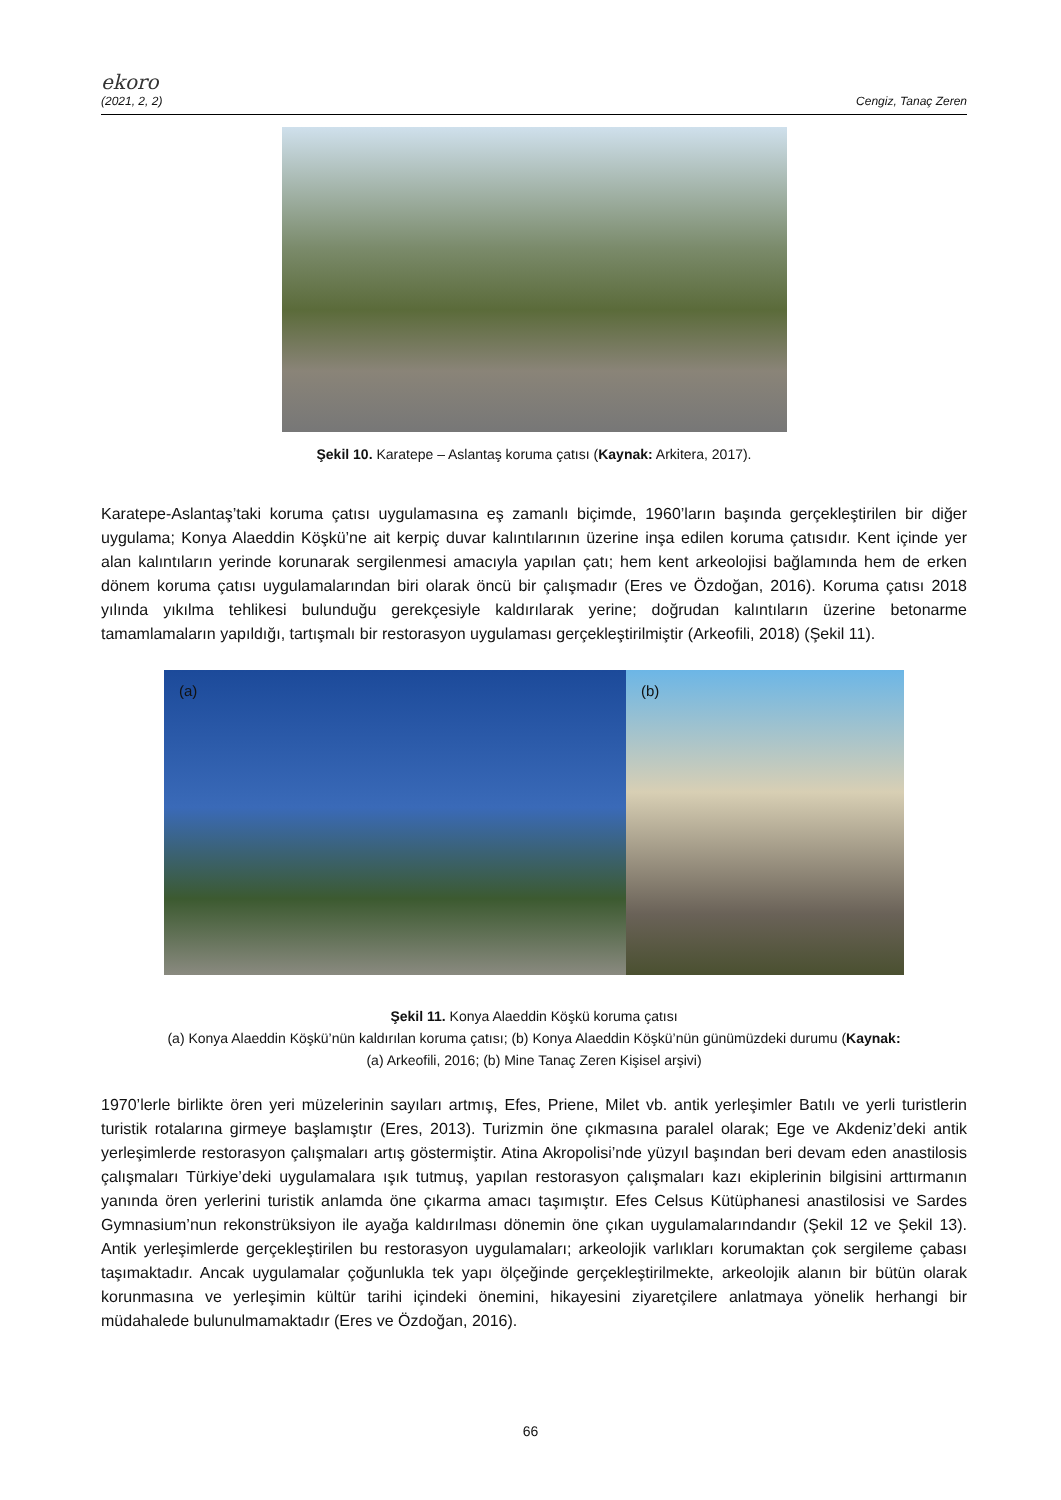ekoro
(2021, 2, 2) Cengiz, Tanaç Zeren
Şekil 10. Karatepe – Aslantaş koruma çatısı (Kaynak: Arkitera, 2017).
Karatepe-Aslantaş’taki koruma çatısı uygulamasına eş zamanlı biçimde, 1960’ların başında gerçekleştirilen bir diğer uygulama; Konya Alaeddin Köşkü’ne ait kerpiç duvar kalıntılarının üzerine inşa edilen koruma çatısıdır. Kent içinde yer alan kalıntıların yerinde korunarak sergilenmesi amacıyla yapılan çatı; hem kent arkeolojisi bağlamında hem de erken dönem koruma çatısı uygulamalarından biri olarak öncü bir çalışmadır (Eres ve Özdoğan, 2016). Koruma çatısı 2018 yılında yıkılma tehlikesi bulunduğu gerekçesiyle kaldırılarak yerine; doğrudan kalıntıların üzerine betonarme tamamlamaların yapıldığı, tartışmalı bir restorasyon uygulaması gerçekleştirilmiştir (Arkeofili, 2018) (Şekil 11).
(a) (b)
Şekil 11. Konya Alaeddin Köşkü koruma çatısı
(a) Konya Alaeddin Köşkü’nün kaldırılan koruma çatısı; (b) Konya Alaeddin Köşkü’nün günümüzdeki durumu (Kaynak:
(a) Arkeofili, 2016; (b) Mine Tanaç Zeren Kişisel arşivi)
1970’lerle birlikte ören yeri müzelerinin sayıları artmış, Efes, Priene, Milet vb. antik yerleşimler Batılı ve yerli turistlerin turistik rotalarına girmeye başlamıştır (Eres, 2013). Turizmin öne çıkmasına paralel olarak; Ege ve Akdeniz’deki antik yerleşimlerde restorasyon çalışmaları artış göstermiştir. Atina Akropolisi’nde yüzyıl başından beri devam eden anastilosis çalışmaları Türkiye’deki uygulamalara ışık tutmuş, yapılan restorasyon çalışmaları kazı ekiplerinin bilgisini arttırmanın yanında ören yerlerini turistik anlamda öne çıkarma amacı taşımıştır. Efes Celsus Kütüphanesi anastilosisi ve Sardes Gymnasium’nun rekonstrüksiyon ile ayağa kaldırılması dönemin öne çıkan uygulamalarındandır (Şekil 12 ve Şekil 13). Antik yerleşimlerde gerçekleştirilen bu restorasyon uygulamaları; arkeolojik varlıkları korumaktan çok sergileme çabası taşımaktadır. Ancak uygulamalar çoğunlukla tek yapı ölçeğinde gerçekleştirilmekte, arkeolojik alanın bir bütün olarak korunmasına ve yerleşimin kültür tarihi içindeki önemini, hikayesini ziyaretçilere anlatmaya yönelik herhangi bir müdahalede bulunulmamaktadır (Eres ve Özdoğan, 2016).
66